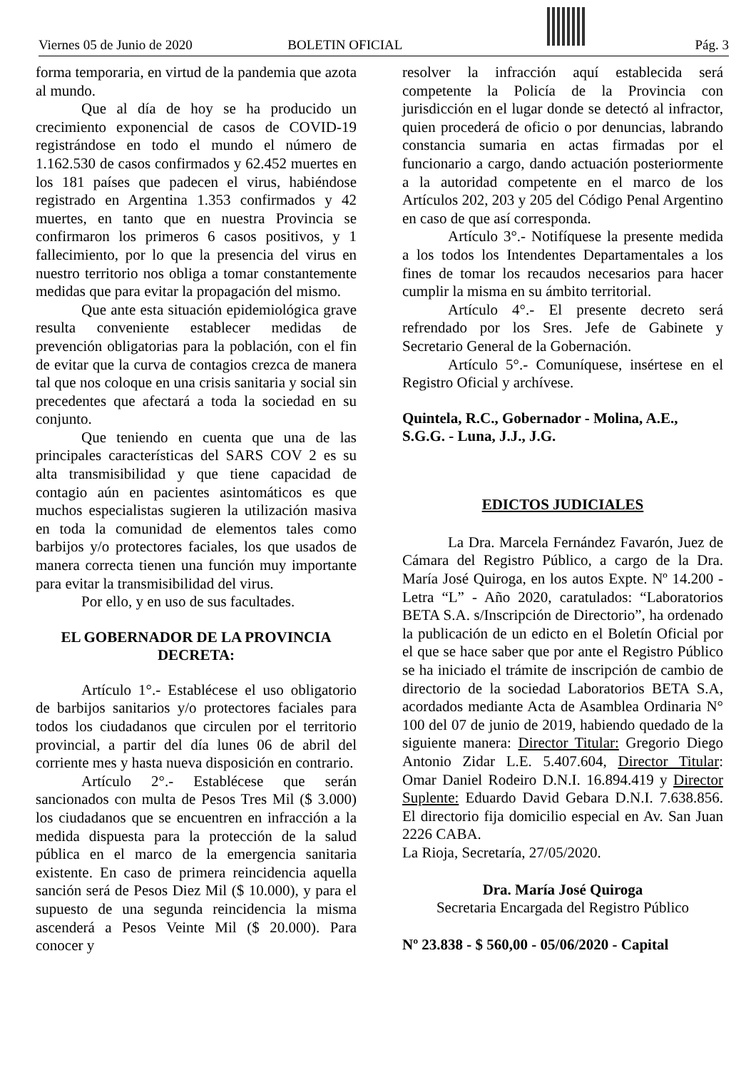Viernes 05 de Junio de 2020 BOLETIN OFICIAL Pág. 3
forma temporaria, en virtud de la pandemia que azota al mundo.
Que al día de hoy se ha producido un crecimiento exponencial de casos de COVID-19 registrándose en todo el mundo el número de 1.162.530 de casos confirmados y 62.452 muertes en los 181 países que padecen el virus, habiéndose registrado en Argentina 1.353 confirmados y 42 muertes, en tanto que en nuestra Provincia se confirmaron los primeros 6 casos positivos, y 1 fallecimiento, por lo que la presencia del virus en nuestro territorio nos obliga a tomar constantemente medidas que para evitar la propagación del mismo.
Que ante esta situación epidemiológica grave resulta conveniente establecer medidas de prevención obligatorias para la población, con el fin de evitar que la curva de contagios crezca de manera tal que nos coloque en una crisis sanitaria y social sin precedentes que afectará a toda la sociedad en su conjunto.
Que teniendo en cuenta que una de las principales características del SARS COV 2 es su alta transmisibilidad y que tiene capacidad de contagio aún en pacientes asintomáticos es que muchos especialistas sugieren la utilización masiva en toda la comunidad de elementos tales como barbijos y/o protectores faciales, los que usados de manera correcta tienen una función muy importante para evitar la transmisibilidad del virus.
Por ello, y en uso de sus facultades.
EL GOBERNADOR DE LA PROVINCIA
DECRETA:
Artículo 1°.- Establécese el uso obligatorio de barbijos sanitarios y/o protectores faciales para todos los ciudadanos que circulen por el territorio provincial, a partir del día lunes 06 de abril del corriente mes y hasta nueva disposición en contrario.
Artículo 2°.- Establécese que serán sancionados con multa de Pesos Tres Mil ($ 3.000) los ciudadanos que se encuentren en infracción a la medida dispuesta para la protección de la salud pública en el marco de la emergencia sanitaria existente. En caso de primera reincidencia aquella sanción será de Pesos Diez Mil ($ 10.000), y para el supuesto de una segunda reincidencia la misma ascenderá a Pesos Veinte Mil ($ 20.000). Para conocer y
resolver la infracción aquí establecida será competente la Policía de la Provincia con jurisdicción en el lugar donde se detectó al infractor, quien procederá de oficio o por denuncias, labrando constancia sumaria en actas firmadas por el funcionario a cargo, dando actuación posteriormente a la autoridad competente en el marco de los Artículos 202, 203 y 205 del Código Penal Argentino en caso de que así corresponda.
Artículo 3°.- Notifíquese la presente medida a los todos los Intendentes Departamentales a los fines de tomar los recaudos necesarios para hacer cumplir la misma en su ámbito territorial.
Artículo 4°.- El presente decreto será refrendado por los Sres. Jefe de Gabinete y Secretario General de la Gobernación.
Artículo 5°.- Comuníquese, insértese en el Registro Oficial y archívese.
Quintela, R.C., Gobernador - Molina, A.E., S.G.G. - Luna, J.J., J.G.
EDICTOS JUDICIALES
La Dra. Marcela Fernández Favarón, Juez de Cámara del Registro Público, a cargo de la Dra. María José Quiroga, en los autos Expte. Nº 14.200 - Letra “L” - Año 2020, caratulados: “Laboratorios BETA S.A. s/Inscripción de Directorio”, ha ordenado la publicación de un edicto en el Boletín Oficial por el que se hace saber que por ante el Registro Público se ha iniciado el trámite de inscripción de cambio de directorio de la sociedad Laboratorios BETA S.A, acordados mediante Acta de Asamblea Ordinaria N° 100 del 07 de junio de 2019, habiendo quedado de la siguiente manera: Director Titular: Gregorio Diego Antonio Zidar L.E. 5.407.604, Director Titular: Omar Daniel Rodeiro D.N.I. 16.894.419 y Director Suplente: Eduardo David Gebara D.N.I. 7.638.856. El directorio fija domicilio especial en Av. San Juan 2226 CABA.
La Rioja, Secretaría, 27/05/2020.
Dra. María José Quiroga
Secretaria Encargada del Registro Público
Nº 23.838 - $ 560,00 - 05/06/2020 - Capital